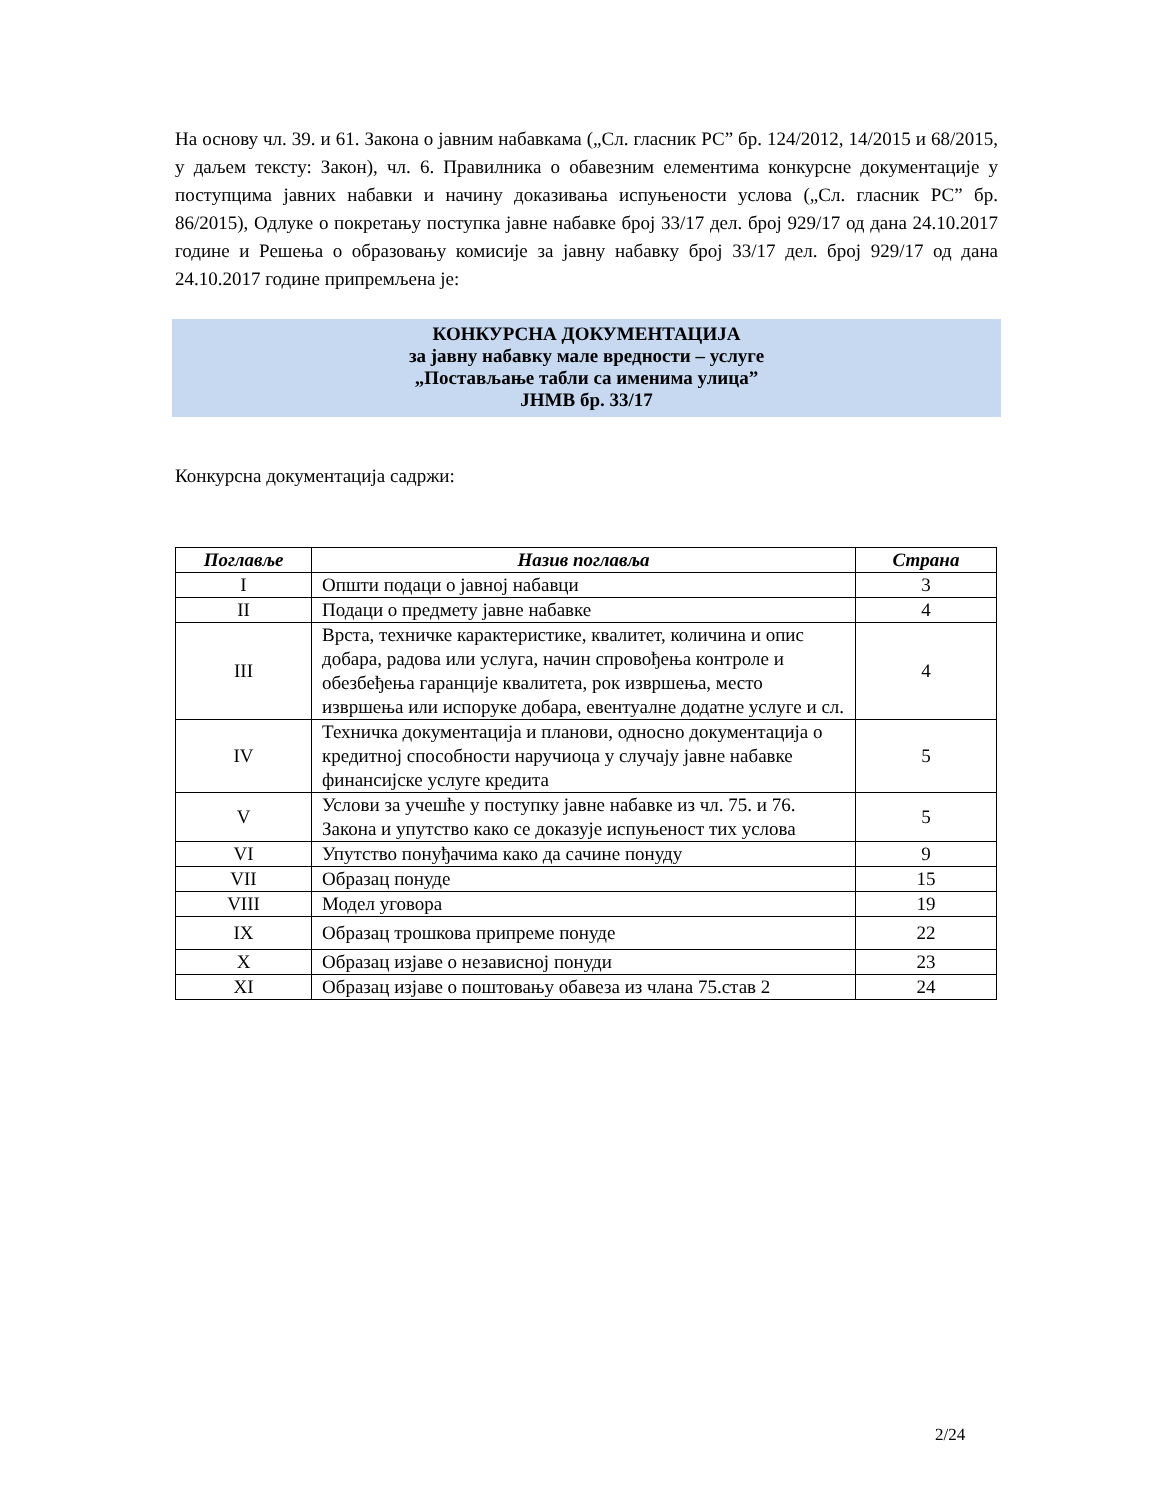На основу чл. 39. и 61. Закона о јавним набавкама („Сл. гласник РС” бр. 124/2012, 14/2015 и 68/2015, у даљем тексту: Закон), чл. 6. Правилника о обавезним елементима конкурсне документације у поступцима јавних набавки и начину доказивања испуњености услова („Сл. гласник РС” бр. 86/2015), Одлуке о покретању поступка јавне набавке број 33/17 дел. број 929/17 од дана 24.10.2017 године и Решења о образовању комисије за јавну набавку број 33/17 дел. број 929/17 од дана 24.10.2017 године припремљена је:
КОНКУРСНА ДОКУМЕНТАЦИЈА
за јавну набавку мале вредности – услуге
„Постављање табли са именима улица”
ЈНМВ бр. 33/17
Конкурсна документација садржи:
| Поглавље | Назив поглавља | Страна |
| --- | --- | --- |
| I | Општи подаци о јавној набавци | 3 |
| II | Подаци о предмету јавне набавке | 4 |
| III | Врста, техничке карактеристике, квалитет, количина и опис добара, радова или услуга, начин спровођења контроле и обезбеђења гаранције квалитета, рок извршења, место извршења или испоруке добара, евентуалне додатне услуге и сл. | 4 |
| IV | Техничка документација и планови, односно документација о кредитној способности наручиоца у случају јавне набавке финансијске услуге кредита | 5 |
| V | Услови за учешће у поступку јавне набавке из чл. 75. и 76. Закона и упутство како се доказује испуњеност тих услова | 5 |
| VI | Упутство понуђачима како да сачине понуду | 9 |
| VII | Образац понуде | 15 |
| VIII | Модел уговора | 19 |
| IX | Образац трошкова припреме понуде | 22 |
| X | Образац изјаве о независној понуди | 23 |
| XI | Образац изјаве о поштовању обавеза из члана 75.став 2 | 24 |
2/24